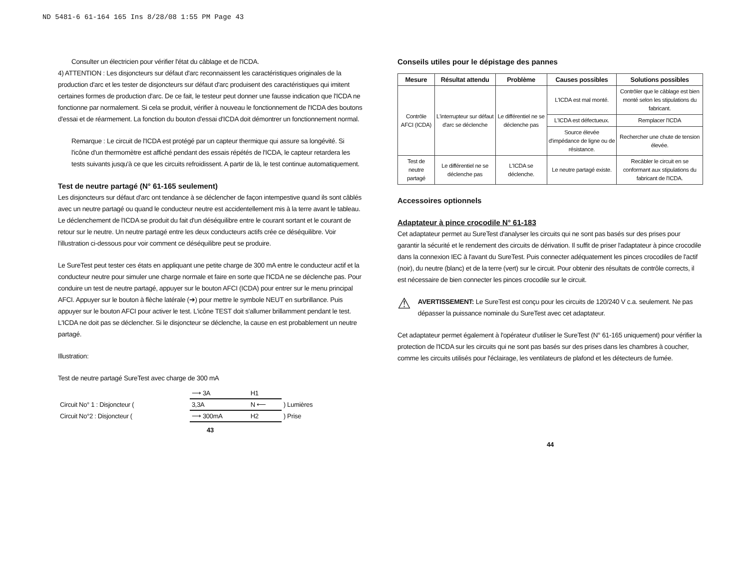ND 5481-6 61-164 165 Ins 8/28/08 1:55 PM Page 43
Consulter un électricien pour vérifier l'état du câblage et de l'ICDA.
4) ATTENTION : Les disjoncteurs sur défaut d'arc reconnaissent les caractéristiques originales de la production d'arc et les tester de disjoncteurs sur défaut d'arc produisent des caractéristiques qui imitent certaines formes de production d'arc. De ce fait, le testeur peut donner une fausse indication que l'ICDA ne fonctionne par normalement. Si cela se produit, vérifier à nouveau le fonctionnement de l'ICDA des boutons d'essai et de réarmement. La fonction du bouton d'essai d'ICDA doit démontrer un fonctionnement normal.
Remarque : Le circuit de l'ICDA est protégé par un capteur thermique qui assure sa longévité. Si l'icône d'un thermomètre est affiché pendant des essais répétés de l'ICDA, le capteur retardera les tests suivants jusqu'à ce que les circuits refroidissent. A partir de là, le test continue automatiquement.
Test de neutre partagé (N° 61-165 seulement)
Les disjoncteurs sur défaut d'arc ont tendance à se déclencher de façon intempestive quand ils sont câblés avec un neutre partagé ou quand le conducteur neutre est accidentellement mis à la terre avant le tableau. Le déclenchement de l'ICDA se produit du fait d'un déséquilibre entre le courant sortant et le courant de retour sur le neutre. Un neutre partagé entre les deux conducteurs actifs crée ce déséquilibre. Voir l'illustration ci-dessous pour voir comment ce déséquilibre peut se produire.
Le SureTest peut tester ces états en appliquant une petite charge de 300 mA entre le conducteur actif et la conducteur neutre pour simuler une charge normale et faire en sorte que l'ICDA ne se déclenche pas. Pour conduire un test de neutre partagé, appuyer sur le bouton AFCI (ICDA) pour entrer sur le menu principal AFCI. Appuyer sur le bouton à flèche latérale (➔) pour mettre le symbole NEUT en surbrillance. Puis appuyer sur le bouton AFCI pour activer le test. L'icône TEST doit s'allumer brillamment pendant le test. L'ICDA ne doit pas se déclencher. Si le disjoncteur se déclenche, la cause en est probablement un neutre partagé.
Illustration:
Test de neutre partagé SureTest avec charge de 300 mA
| | ⟶ 3A | H1 | |
| Circuit No° 1 : Disjoncteur ( | 3,3A | N ⟵ | ) Lumières |
| Circuit No°2 : Disjoncteur ( | ⟶ 300mA | H2 | ) Prise |
43
Conseils utiles pour le dépistage des pannes
| Mesure | Résultat attendu | Problème | Causes possibles | Solutions possibles |
| --- | --- | --- | --- | --- |
| Contrôle AFCI (ICDA) | L'interrupteur sur défaut d'arc se déclenche | Le différentiel ne se déclenche pas | L'ICDA est mal monté. | Contrôler que le câblage est bien monté selon les stipulations du fabricant. |
| | | | L'ICDA est défectueux. | Remplacer l'ICDA |
| | | | Source élevée d'impédance de ligne ou de résistance. | Rechercher une chute de tension élevée. |
| Test de neutre partagé | Le différentiel ne se déclenche pas | L'ICDA se déclenche. | Le neutre partagé existe. | Recâbler le circuit en se conformant aux stipulations du fabricant de l'ICDA. |
Accessoires optionnels
Adaptateur à pince crocodile N° 61-183
Cet adaptateur permet au SureTest d'analyser les circuits qui ne sont pas basés sur des prises pour garantir la sécurité et le rendement des circuits de dérivation. Il suffit de priser l'adaptateur à pince crocodile dans la connexion IEC à l'avant du SureTest. Puis connecter adéquatement les pinces crocodiles de l'actif (noir), du neutre (blanc) et de la terre (vert) sur le circuit. Pour obtenir des résultats de contrôle corrects, il est nécessaire de bien connecter les pinces crocodile sur le circuit.
⚠
AVERTISSEMENT: Le SureTest est conçu pour les circuits de 120/240 V c.a. seulement. Ne pas dépasser la puissance nominale du SureTest avec cet adaptateur.
Cet adaptateur permet également à l'opérateur d'utiliser le SureTest (N° 61-165 uniquement) pour vérifier la protection de l'ICDA sur les circuits qui ne sont pas basés sur des prises dans les chambres à coucher, comme les circuits utilisés pour l'éclairage, les ventilateurs de plafond et les détecteurs de fumée.
44